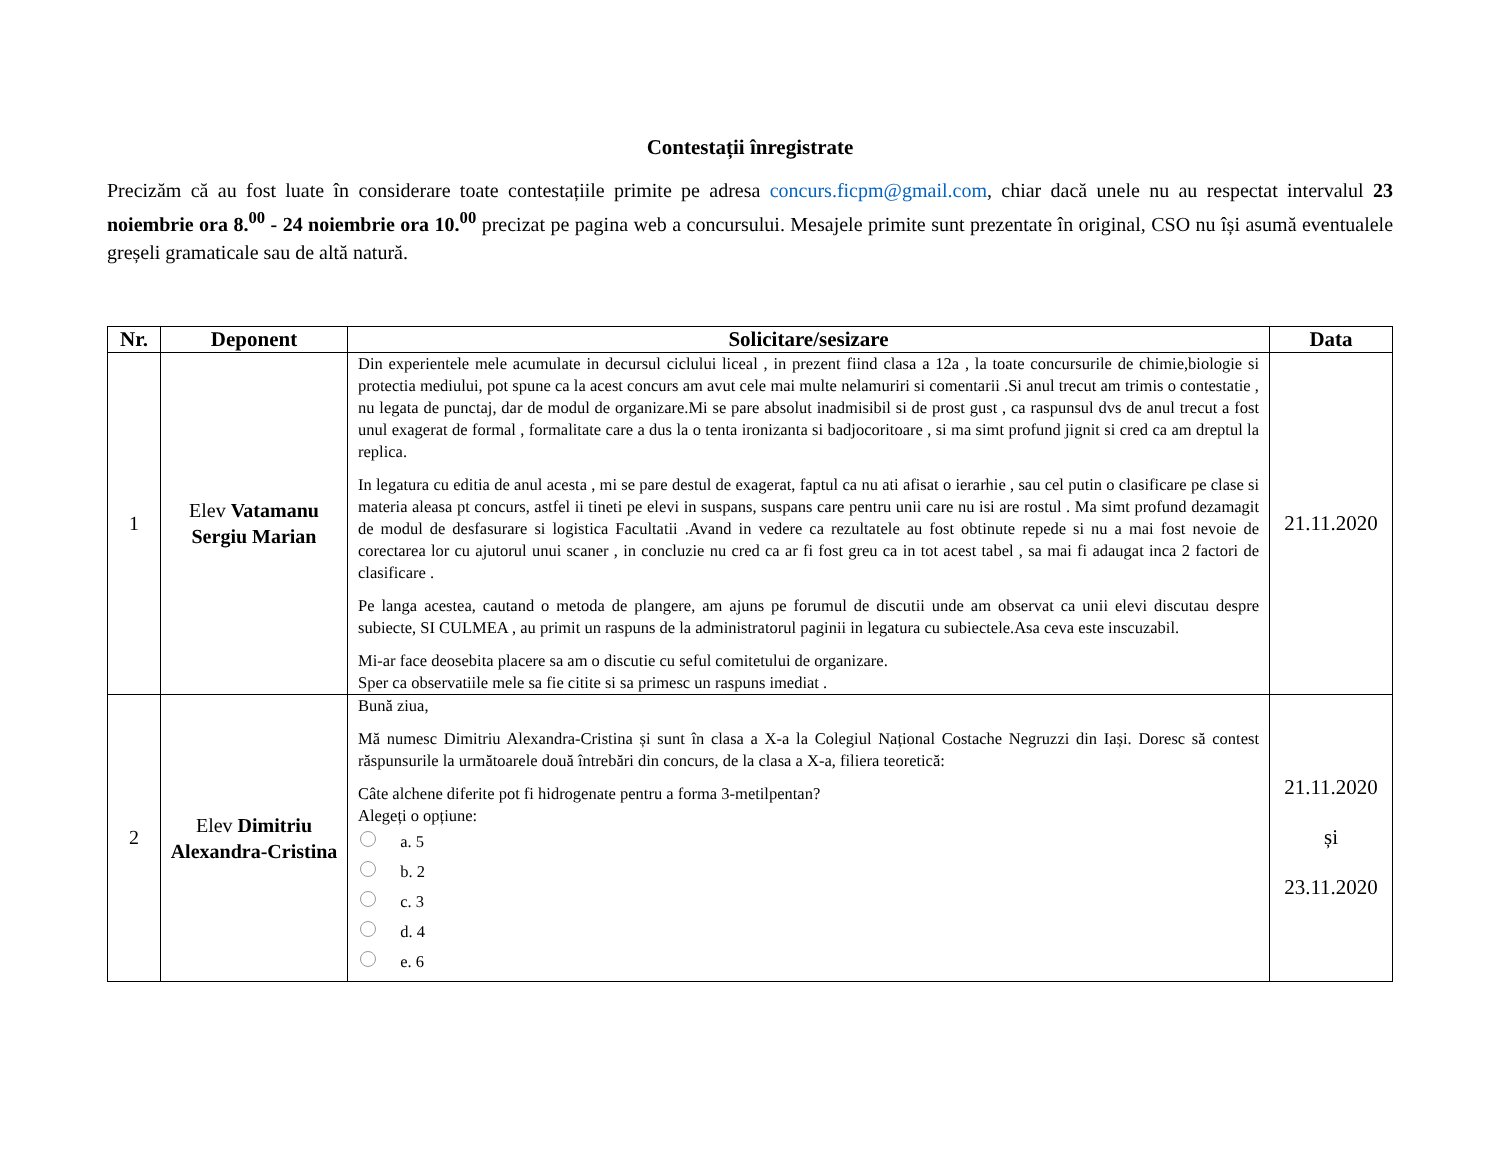Contestații înregistrate
Precizăm că au fost luate în considerare toate contestațiile primite pe adresa concurs.ficpm@gmail.com, chiar dacă unele nu au respectat intervalul 23 noiembrie ora 8.<sup>00</sup> - 24 noiembrie ora 10.<sup>00</sup> precizat pe pagina web a concursului. Mesajele primite sunt prezentate în original, CSO nu își asumă eventualele greșeli gramaticale sau de altă natură.
| Nr. | Deponent | Solicitare/sesizare | Data |
| --- | --- | --- | --- |
| 1 | Elev Vatamanu Sergiu Marian | Din experientele mele acumulate in decursul ciclului liceal , in prezent fiind clasa a 12a , la toate concursurile de chimie,biologie si protectia mediului, pot spune ca la acest concurs am avut cele mai multe nelamuriri si comentarii .Si anul trecut am trimis o contestatie , nu legata de punctaj, dar de modul de organizare.Mi se pare absolut inadmisibil si de prost gust , ca raspunsul dvs de anul trecut a fost unul exagerat de formal , formalitate care a dus la o tenta ironizanta si badjocoritoare , si ma simt profund jignit si cred ca am dreptul la replica. In legatura cu editia de anul acesta , mi se pare destul de exagerat, faptul ca nu ati afisat o ierarhie , sau cel putin o clasificare pe clase si materia aleasa pt concurs, astfel ii tineti pe elevi in suspans, suspans care pentru unii care nu isi are rostul . Ma simt profund dezamagit de modul de desfasurare si logistica Facultatii .Avand in vedere ca rezultatele au fost obtinute repede si nu a mai fost nevoie de corectarea lor cu ajutorul unui scaner , in concluzie nu cred ca ar fi fost greu ca in tot acest tabel , sa mai fi adaugat inca 2 factori de clasificare . Pe langa acestea, cautand o metoda de plangere, am ajuns pe forumul de discutii unde am observat ca unii elevi discutau despre subiecte, SI CULMEA , au primit un raspuns de la administratorul paginii in legatura cu subiectele.Asa ceva este inscuzabil. Mi-ar face deosebita placere sa am o discutie cu seful comitetului de organizare. Sper ca observatiile mele sa fie citite si sa primesc un raspuns imediat . | 21.11.2020 |
| 2 | Elev Dimitriu Alexandra-Cristina | Bună ziua, Mă numesc Dimitriu Alexandra-Cristina și sunt în clasa a X-a la Colegiul Național Costache Negruzzi din Iași. Doresc să contest răspunsurile la următoarele două întrebări din concurs, de la clasa a X-a, filiera teoretică: Câte alchene diferite pot fi hidrogenate pentru a forma 3-metilpentan? Alegeți o opțiune: a. 5 b. 2 c. 3 d. 4 e. 6 | 21.11.2020 și 23.11.2020 |